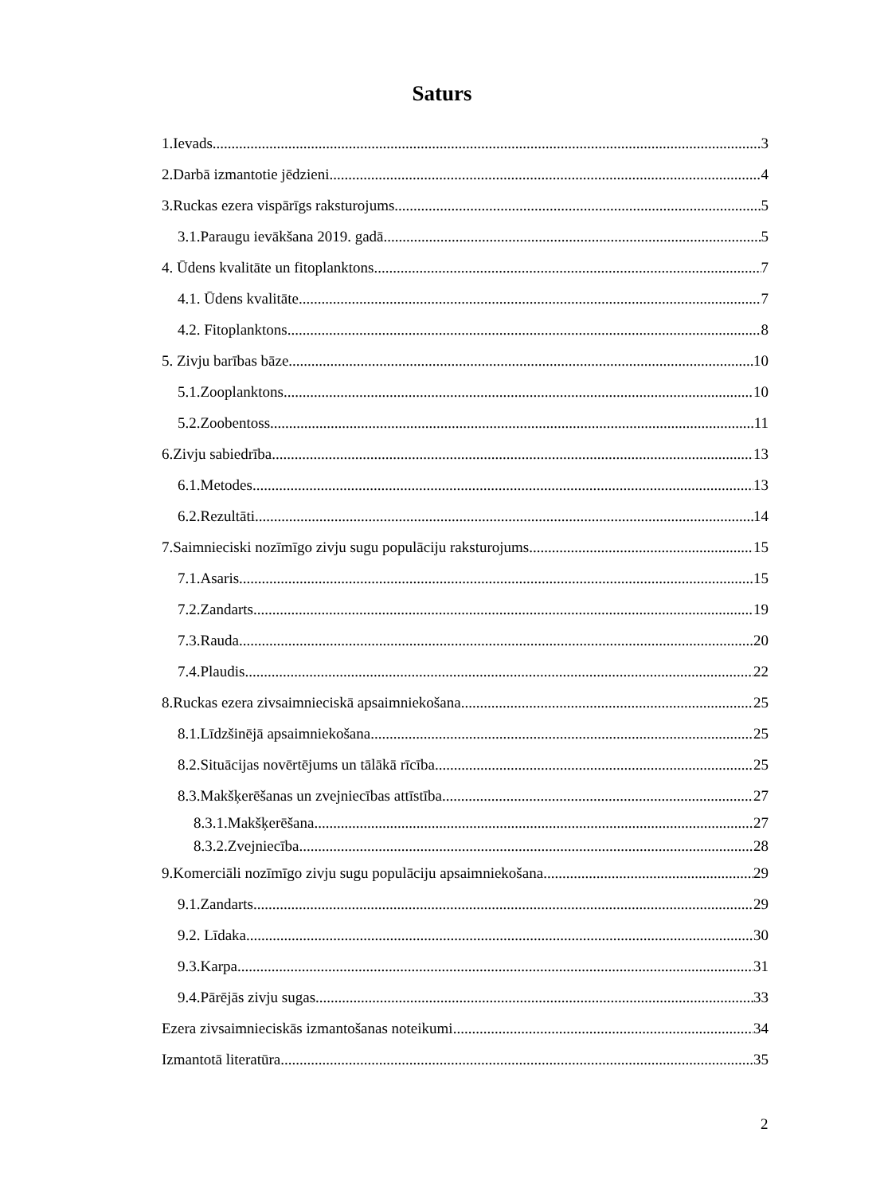Saturs
1.Ievads 3
2.Darbā izmantotie jēdzieni 4
3.Ruckas ezera vispārīgs raksturojums 5
3.1.Paraugu ievākšana 2019. gadā 5
4. Ūdens kvalitāte un fitoplanktons 7
4.1. Ūdens kvalitāte 7
4.2. Fitoplanktons 8
5. Zivju barības bāze 10
5.1.Zooplanktons 10
5.2.Zoobentoss 11
6.Zivju sabiedrība 13
6.1.Metodes 13
6.2.Rezultāti 14
7.Saimnieciski nozīmīgo zivju sugu populāciju raksturojums 15
7.1.Asaris 15
7.2.Zandarts 19
7.3.Rauda 20
7.4.Plaudis 22
8.Ruckas ezera zivsaimnieciskā apsaimniekošana 25
8.1.Līdzšinējā apsaimniekošana 25
8.2.Situācijas novērtējums un tālākā rīcība 25
8.3.Makšķerēšanas un zvejniecības attīstība 27
8.3.1.Makšķerēšana 27
8.3.2.Zvejniecība 28
9.Komerciāli nozīmīgo zivju sugu populāciju apsaimniekošana 29
9.1.Zandarts 29
9.2. Līdaka 30
9.3.Karpa 31
9.4.Pārējās zivju sugas 33
Ezera zivsaimnieciskās izmantošanas noteikumi 34
Izmantotā literatūra 35
2